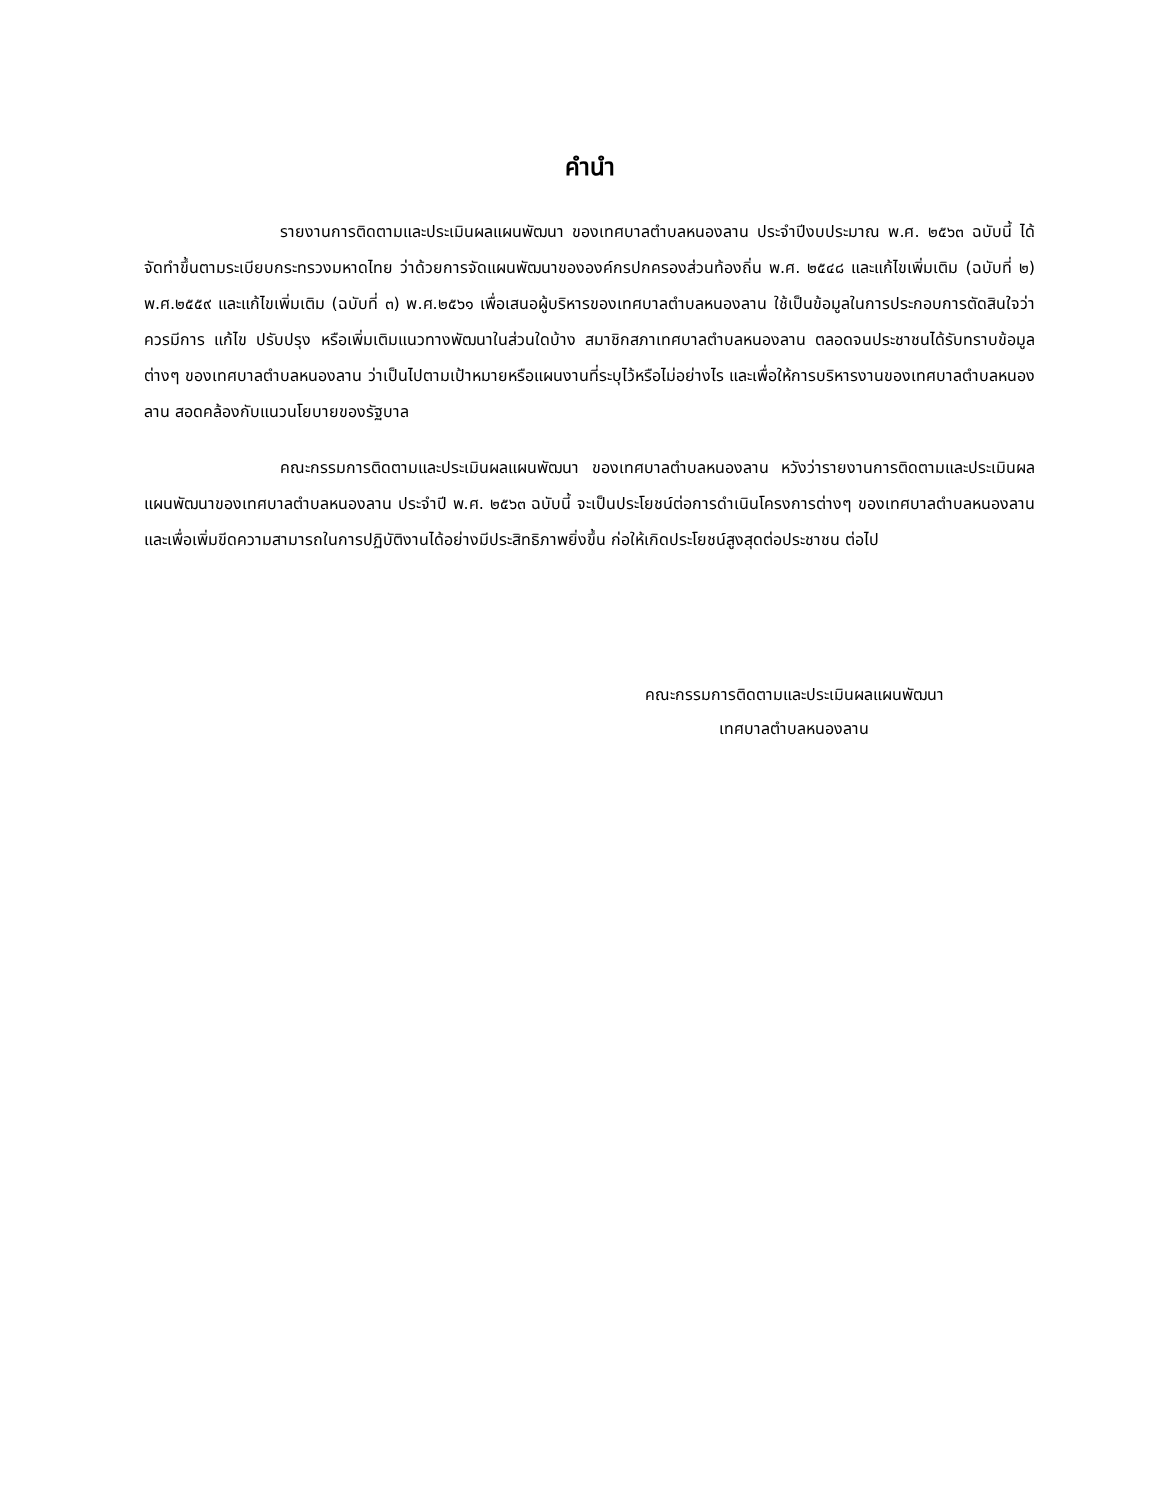คำนำ
รายงานการติดตามและประเมินผลแผนพัฒนา ของเทศบาลตำบลหนองลาน ประจำปีงบประมาณ พ.ศ. ๒๕๖๓ ฉบับนี้ ได้จัดทำขึ้นตามระเบียบกระทรวงมหาดไทย ว่าด้วยการจัดแผนพัฒนาขององค์กรปกครองส่วนท้องถิ่น พ.ศ. ๒๕๔๘ และแก้ไขเพิ่มเติม (ฉบับที่ ๒) พ.ศ.๒๕๕๙ และแก้ไขเพิ่มเติม (ฉบับที่ ๓) พ.ศ.๒๕๖๑ เพื่อเสนอผู้บริหารของเทศบาลตำบลหนองลาน ใช้เป็นข้อมูลในการประกอบการตัดสินใจว่าควรมีการ แก้ไข ปรับปรุง หรือเพิ่มเติมแนวทางพัฒนาในส่วนใดบ้าง สมาชิกสภาเทศบาลตำบลหนองลาน ตลอดจนประชาชนได้รับทราบข้อมูลต่างๆ ของเทศบาลตำบลหนองลาน ว่าเป็นไปตามเป้าหมายหรือแผนงานที่ระบุไว้หรือไม่อย่างไร และเพื่อให้การบริหารงานของเทศบาลตำบลหนองลาน สอดคล้องกับแนวนโยบายของรัฐบาล
คณะกรรมการติดตามและประเมินผลแผนพัฒนา ของเทศบาลตำบลหนองลาน หวังว่ารายงานการติดตามและประเมินผลแผนพัฒนาของเทศบาลตำบลหนองลาน ประจำปี พ.ศ. ๒๕๖๓ ฉบับนี้ จะเป็นประโยชน์ต่อการดำเนินโครงการต่างๆ ของเทศบาลตำบลหนองลาน และเพื่อเพิ่มขีดความสามารถในการปฏิบัติงานได้อย่างมีประสิทธิภาพยิ่งขึ้น ก่อให้เกิดประโยชน์สูงสุดต่อประชาชน ต่อไป
คณะกรรมการติดตามและประเมินผลแผนพัฒนา
เทศบาลตำบลหนองลาน